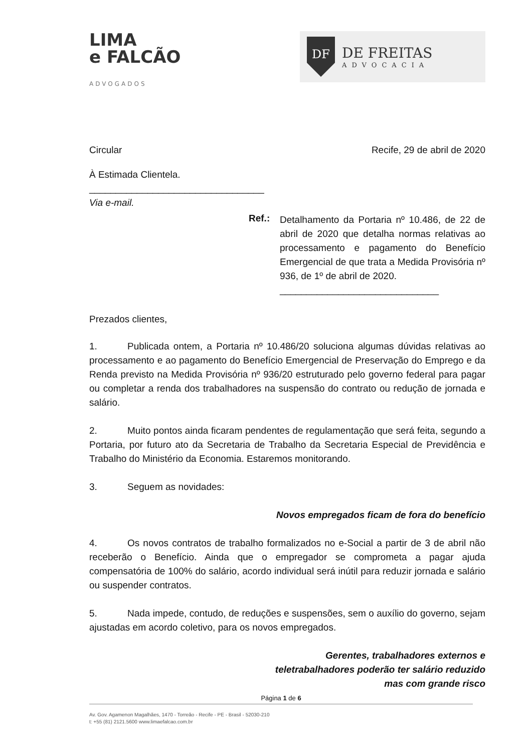LIMA
e FALCÃO
ADVOGADOS
DF
DE FREITAS
ADVOCACIA
Circular Recife, 29 de abril de 2020
À Estimada Clientela.
_________________________________
Via e-mail.
Ref.:
Detalhamento da Portaria nº 10.486, de 22 de abril de 2020 que detalha normas relativas ao processamento e pagamento do Benefício Emergencial de que trata a Medida Provisória nº 936, de 1º de abril de 2020.
______________________________
Prezados clientes,
1. Publicada ontem, a Portaria nº 10.486/20 soluciona algumas dúvidas relativas ao processamento e ao pagamento do Benefício Emergencial de Preservação do Emprego e da Renda previsto na Medida Provisória nº 936/20 estruturado pelo governo federal para pagar ou completar a renda dos trabalhadores na suspensão do contrato ou redução de jornada e salário.
2. Muito pontos ainda ficaram pendentes de regulamentação que será feita, segundo a Portaria, por futuro ato da Secretaria de Trabalho da Secretaria Especial de Previdência e Trabalho do Ministério da Economia. Estaremos monitorando.
3. Seguem as novidades:
Novos empregados ficam de fora do benefício
4. Os novos contratos de trabalho formalizados no e-Social a partir de 3 de abril não receberão o Benefício. Ainda que o empregador se comprometa a pagar ajuda compensatória de 100% do salário, acordo individual será inútil para reduzir jornada e salário ou suspender contratos.
5. Nada impede, contudo, de reduções e suspensões, sem o auxílio do governo, sejam ajustadas em acordo coletivo, para os novos empregados.
Gerentes, trabalhadores externos e
teletrabalhadores poderão ter salário reduzido
mas com grande risco
Página 1 de 6
Av. Gov. Agamenon Magalhães, 1470 - Torreão - Recife - PE - Brasil - 52030-210
t: +55 (81) 2121.5600 www.limaefalcao.com.br